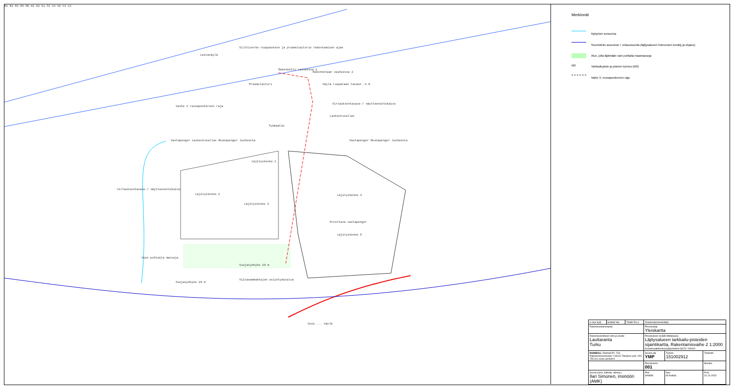Laivaväylä
Silttiverho ruoppauksen ja proomulaiturin rakentamisen ajan
Rakennettu vaiheessa 1
Rakennetaan vaiheessa 2
Proomulaituri Väylä ruopataan tasoon -4.0
Vaihe 3 reunapenkereen raja
Virtauksentasaus-/ näytteenottokaivo
Laskeutusallas
Työmaatie
Vastapenger Laskeutusallas Reunapenger louheesta
Vastapenger Reunapenger louheesta
Läjityskenno 1
Virtauksentasaus-/ näytteenottokaivo
Läjityskenno 2
Läjityskenno 3
Läjityskenno 4
Purettava vastapenger
Läjityskenno 5
Vain puhtaita massoja
Suojavyöhyke 20 m
Viitasammakkojen esiintymisalue
Suojavyöhyke 20 m
Uusi ... väylä
M1 M2 M3 M4 M5 H1 H2 S1 S3 S4 S5 V1 V2
Merkinnät
Nykyinen avouoma
Suunniteltu avouoma + virtaussuunta (läjitysalueen hulevesien keräily ja ohjaus)
Alue, jolla läjitetään vain puhtaita maamassoja
M3
Tarkkailupiste ja pisteen tunnus (M3)
Vaihe 3, reunapenkereen raja
| k.osa/ kylä | kortteli/ tila | Tontti/ Rn:o | Viranomaismerkintöjä | | |
| Rakennustoimenpide | | | Piirustuslaji Yleiskartta | | |
| Rakennuskohteen nimi ja osoite Lauttaranta Turku | | | Piirustuksen sisältö Mittakaava Läjitysalueen tarkkailu-pisteiden sijaintikartta, Rakentamisvaihe 2 1:2000 Koordinaatti/korkeusjärjestelmä GK23 / N2000 | | |
| RAMBOLL Ramboll PL 718, Pakkahuoneenaukio 2 33101 Tampere puh. 020 755 611 www.ramboll.fi | | | Suunn.ala YMP | Työnro 151002912 | Tiedosto |
| | | | Piirustusnro 001 | | Muutos |
| Suunn.(nimi, tutkinto, allekirj.) Ilari Simonen, insinööri (AMK) | | | Piirt. SANNK | Hyv. M.Autiola | Pvm 31.10.2023 |